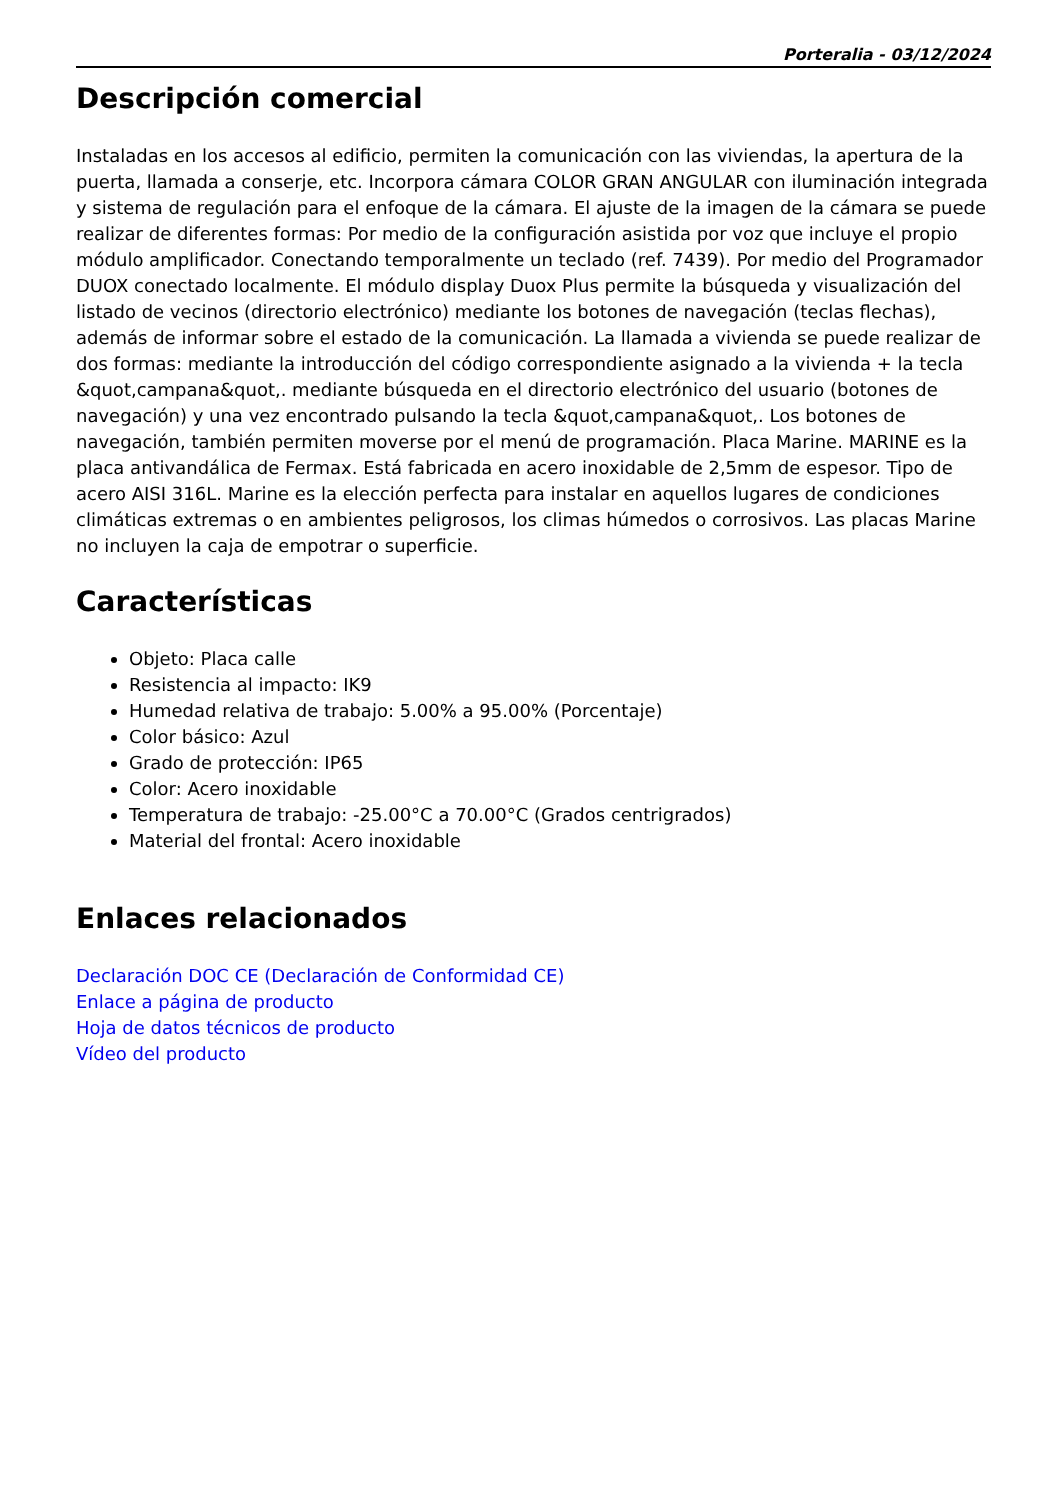Porteralia - 03/12/2024
Descripción comercial
Instaladas en los accesos al edificio, permiten la comunicación con las viviendas, la apertura de la puerta, llamada a conserje, etc. Incorpora cámara COLOR GRAN ANGULAR con iluminación integrada y sistema de regulación para el enfoque de la cámara. El ajuste de la imagen de la cámara se puede realizar de diferentes formas: Por medio de la configuración asistida por voz que incluye el propio módulo amplificador. Conectando temporalmente un teclado (ref. 7439). Por medio del Programador DUOX conectado localmente. El módulo display Duox Plus permite la búsqueda y visualización del listado de vecinos (directorio electrónico) mediante los botones de navegación (teclas flechas), además de informar sobre el estado de la comunicación. La llamada a vivienda se puede realizar de dos formas: mediante la introducción del código correspondiente asignado a la vivienda + la tecla &quot,campana&quot,. mediante búsqueda en el directorio electrónico del usuario (botones de navegación) y una vez encontrado pulsando la tecla &quot,campana&quot,. Los botones de navegación, también permiten moverse por el menú de programación. Placa Marine. MARINE es la placa antivandálica de Fermax. Está fabricada en acero inoxidable de 2,5mm de espesor. Tipo de acero AISI 316L. Marine es la elección perfecta para instalar en aquellos lugares de condiciones climáticas extremas o en ambientes peligrosos, los climas húmedos o corrosivos. Las placas Marine no incluyen la caja de empotrar o superficie.
Características
Objeto: Placa calle
Resistencia al impacto: IK9
Humedad relativa de trabajo: 5.00% a 95.00% (Porcentaje)
Color básico: Azul
Grado de protección: IP65
Color: Acero inoxidable
Temperatura de trabajo: -25.00°C a 70.00°C (Grados centrigrados)
Material del frontal: Acero inoxidable
Enlaces relacionados
Declaración DOC CE (Declaración de Conformidad CE)
Enlace a página de producto
Hoja de datos técnicos de producto
Vídeo del producto